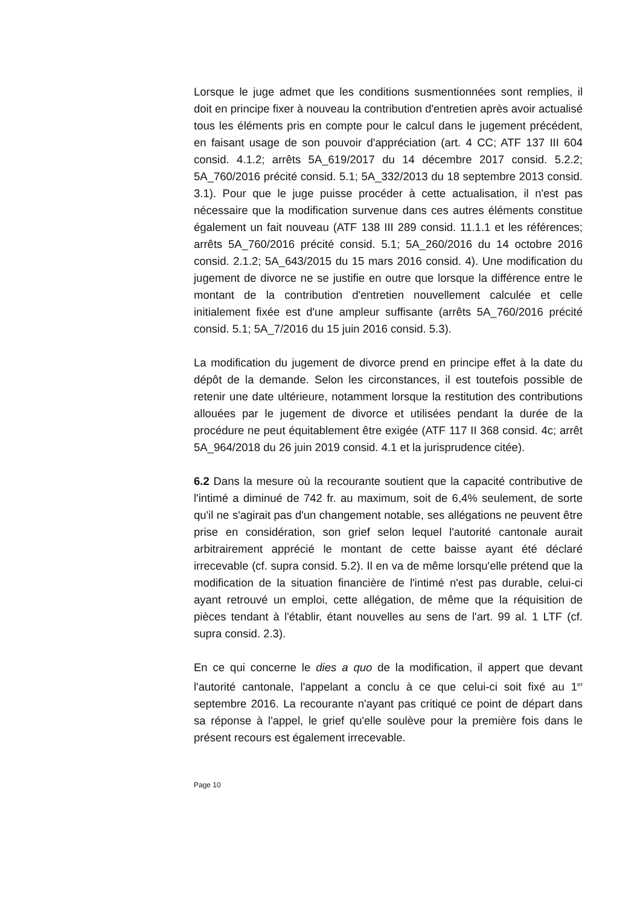Lorsque le juge admet que les conditions susmentionnées sont remplies, il doit en principe fixer à nouveau la contribution d'entretien après avoir actualisé tous les éléments pris en compte pour le calcul dans le jugement précédent, en faisant usage de son pouvoir d'appréciation (art. 4 CC; ATF 137 III 604 consid. 4.1.2; arrêts 5A_619/2017 du 14 décembre 2017 consid. 5.2.2; 5A_760/2016 précité consid. 5.1; 5A_332/2013 du 18 septembre 2013 consid. 3.1). Pour que le juge puisse procéder à cette actualisation, il n'est pas nécessaire que la modification survenue dans ces autres éléments constitue également un fait nouveau (ATF 138 III 289 consid. 11.1.1 et les références; arrêts 5A_760/2016 précité consid. 5.1; 5A_260/2016 du 14 octobre 2016 consid. 2.1.2; 5A_643/2015 du 15 mars 2016 consid. 4). Une modification du jugement de divorce ne se justifie en outre que lorsque la différence entre le montant de la contribution d'entretien nouvellement calculée et celle initialement fixée est d'une ampleur suffisante (arrêts 5A_760/2016 précité consid. 5.1; 5A_7/2016 du 15 juin 2016 consid. 5.3).
La modification du jugement de divorce prend en principe effet à la date du dépôt de la demande. Selon les circonstances, il est toutefois possible de retenir une date ultérieure, notamment lorsque la restitution des contributions allouées par le jugement de divorce et utilisées pendant la durée de la procédure ne peut équitablement être exigée (ATF 117 II 368 consid. 4c; arrêt 5A_964/2018 du 26 juin 2019 consid. 4.1 et la jurisprudence citée).
6.2 Dans la mesure où la recourante soutient que la capacité contributive de l'intimé a diminué de 742 fr. au maximum, soit de 6,4% seulement, de sorte qu'il ne s'agirait pas d'un changement notable, ses allégations ne peuvent être prise en considération, son grief selon lequel l'autorité cantonale aurait arbitrairement apprécié le montant de cette baisse ayant été déclaré irrecevable (cf. supra consid. 5.2). Il en va de même lorsqu'elle prétend que la modification de la situation financière de l'intimé n'est pas durable, celui-ci ayant retrouvé un emploi, cette allégation, de même que la réquisition de pièces tendant à l'établir, étant nouvelles au sens de l'art. 99 al. 1 LTF (cf. supra consid. 2.3).
En ce qui concerne le dies a quo de la modification, il appert que devant l'autorité cantonale, l'appelant a conclu à ce que celui-ci soit fixé au 1<sup>er</sup> septembre 2016. La recourante n'ayant pas critiqué ce point de départ dans sa réponse à l'appel, le grief qu'elle soulève pour la première fois dans le présent recours est également irrecevable.
Page 10